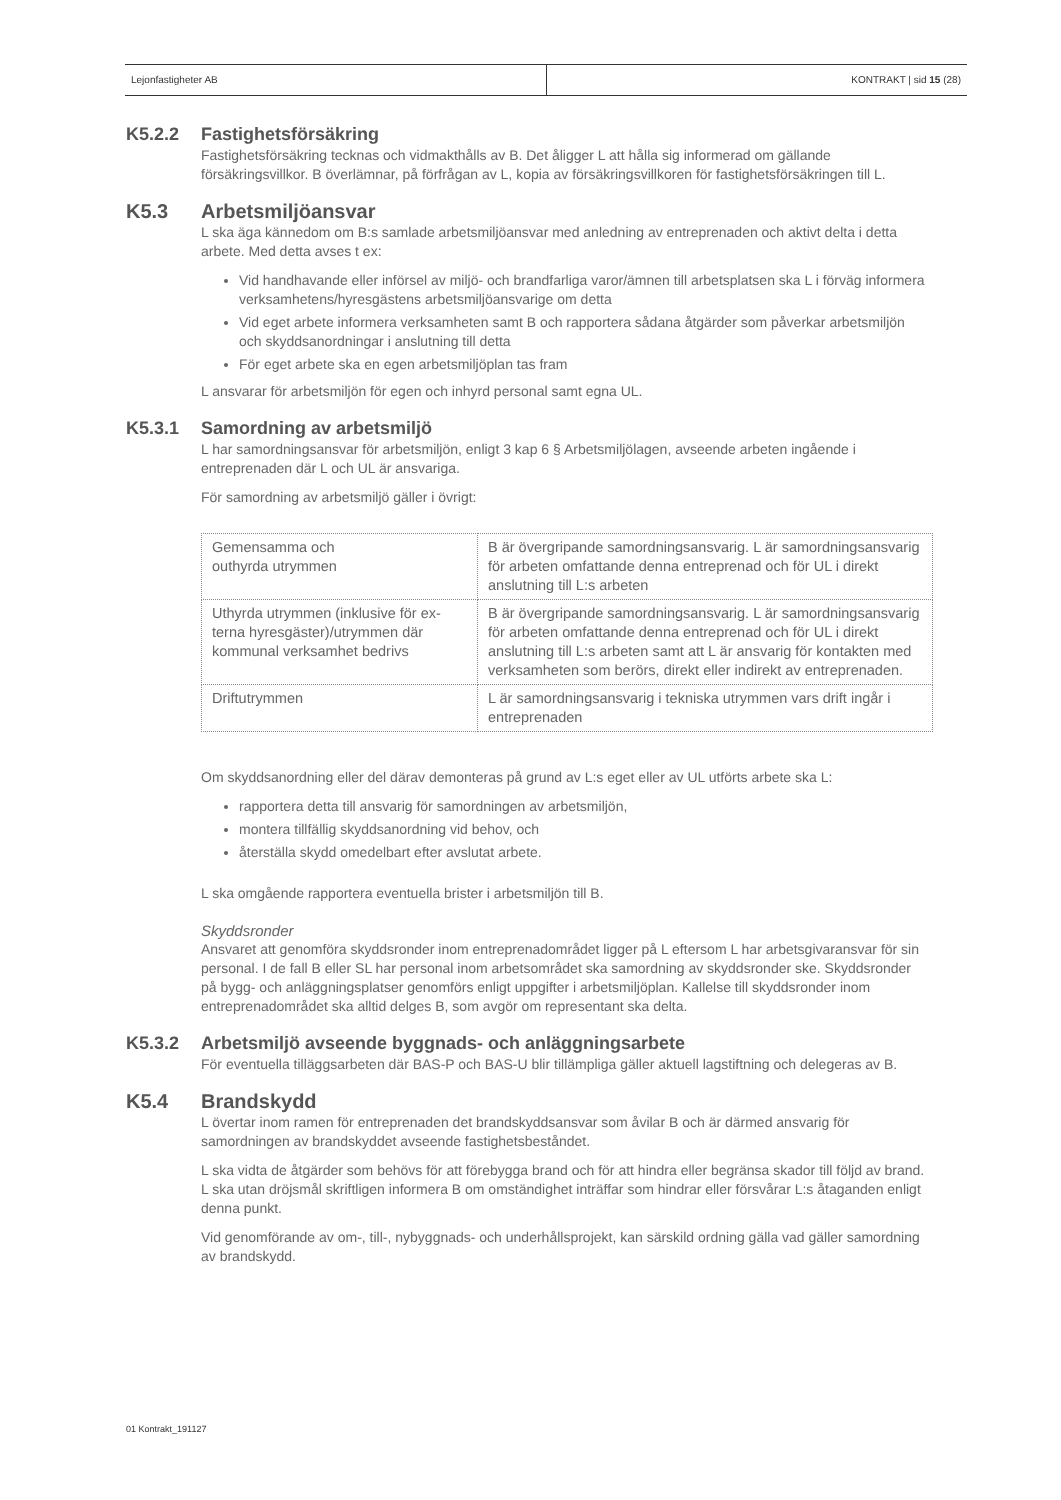Lejonfastigheter AB KONTRAKT | sid 15 (28)
K5.2.2 Fastighetsförsäkring
Fastighetsförsäkring tecknas och vidmakthålls av B. Det åligger L att hålla sig informerad om gällande försäkringsvillkor. B överlämnar, på förfrågan av L, kopia av försäkringsvillkoren för fastighetsförsäk­ringen till L.
K5.3 Arbetsmiljöansvar
L ska äga kännedom om B:s samlade arbetsmiljöansvar med anledning av entreprenaden och aktivt delta i detta arbete. Med detta avses t ex:
Vid handhavande eller införsel av miljö- och brandfarliga varor/ämnen till arbetsplatsen ska L i förväg informera verksamhetens/hyresgästens arbetsmiljöansvarige om detta
Vid eget arbete informera verksamheten samt B och rapportera sådana åtgärder som påverkar arbetsmiljön och skyddsanordningar i anslutning till detta
För eget arbete ska en egen arbetsmiljöplan tas fram
L ansvarar för arbetsmiljön för egen och inhyrd personal samt egna UL.
K5.3.1 Samordning av arbetsmiljö
L har samordningsansvar för arbetsmiljön, enligt 3 kap 6 § Arbetsmiljölagen, avseende arbeten ingå­ende i entreprenaden där L och UL är ansvariga.
För samordning av arbetsmiljö gäller i övrigt:
| Gemensamma och outhyrda utrymmen | B är övergripande samordningsansvarig. L är samordnings­ansvarig för arbeten omfattande denna entreprenad och för UL i direkt anslutning till L:s arbeten |
| Uthyrda utrymmen (inklusive för ex­terna hyresgäster)/utrymmen där kommunal verksamhet bedrivs | B är övergripande samordningsansvarig. L är samordnings­ansvarig för arbeten omfattande denna entreprenad och för UL i direkt anslutning till L:s arbeten samt att L är ansvarig för kontakten med verksamheten som berörs, direkt eller in­direkt av entreprenaden. |
| Driftutrymmen | L är samordningsansvarig i tekniska utrymmen vars drift in­går i entreprenaden |
Om skyddsanordning eller del därav demonteras på grund av L:s eget eller av UL utförts arbete ska L:
rapportera detta till ansvarig för samordningen av arbetsmiljön,
montera tillfällig skyddsanordning vid behov, och
återställa skydd omedelbart efter avslutat arbete.
L ska omgående rapportera eventuella brister i arbetsmiljön till B.
Skyddsronder
Ansvaret att genomföra skyddsronder inom entreprenadområdet ligger på L eftersom L har arbetsgi­varansvar för sin personal. I de fall B eller SL har personal inom arbetsområdet ska samordning av skyddsronder ske. Skyddsronder på bygg- och anläggningsplatser genomförs enligt uppgifter i arbets­miljöplan. Kallelse till skyddsronder inom entreprenadområdet ska alltid delges B, som avgör om repre­sentant ska delta.
K5.3.2 Arbetsmiljö avseende byggnads- och anläggningsarbete
För eventuella tilläggsarbeten där BAS-P och BAS-U blir tillämpliga gäller aktuell lagstiftning och deleg­eras av B.
K5.4 Brandskydd
L övertar inom ramen för entreprenaden det brandskyddsansvar som åvilar B och är därmed ansvarig för samordningen av brandskyddet avseende fastighetsbeståndet.
L ska vidta de åtgärder som behövs för att förebygga brand och för att hindra eller begränsa skador till följd av brand. L ska utan dröjsmål skriftligen informera B om omständighet inträffar som hindrar eller försvårar L:s åtaganden enligt denna punkt.
Vid genomförande av om-, till-, nybyggnads- och underhållsprojekt, kan särskild ordning gälla vad gäl­ler samordning av brandskydd.
01 Kontrakt_191127